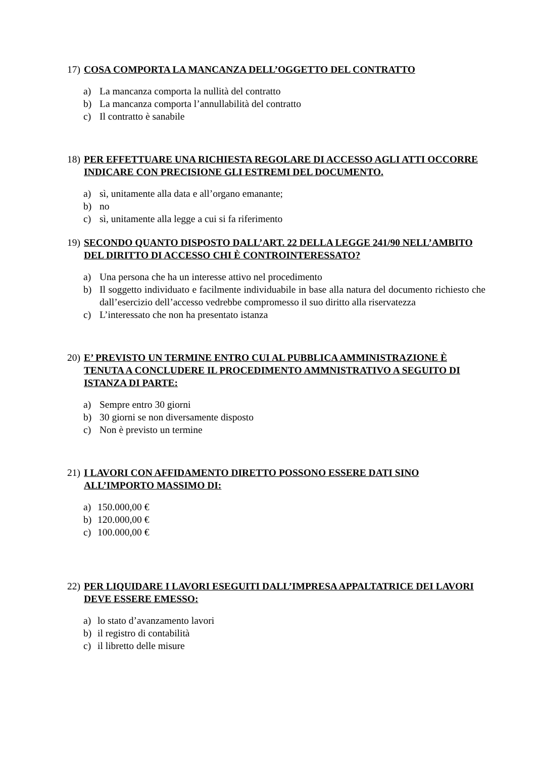17) COSA COMPORTA LA MANCANZA DELL’OGGETTO DEL CONTRATTO
a) La mancanza comporta la nullità del contratto
b) La mancanza comporta l’annullabilità del contratto
c) Il contratto è sanabile
18) PER EFFETTUARE UNA RICHIESTA REGOLARE DI ACCESSO AGLI ATTI OCCORRE INDICARE CON PRECISIONE GLI ESTREMI DEL DOCUMENTO.
a) sì, unitamente alla data e all’organo emanante;
b) no
c) sì, unitamente alla legge a cui si fa riferimento
19) SECONDO QUANTO DISPOSTO DALL’ART. 22 DELLA LEGGE 241/90 NELL’AMBITO DEL DIRITTO DI ACCESSO CHI È CONTROINTERESSATO?
a) Una persona che ha un interesse attivo nel procedimento
b) Il soggetto individuato e facilmente individuabile in base alla natura del documento richiesto che dall’esercizio dell’accesso vedrebbe compromesso il suo diritto alla riservatezza
c) L’interessato che non ha presentato istanza
20) E’ PREVISTO UN TERMINE ENTRO CUI AL PUBBLICA AMMINISTRAZIONE È TENUTA A CONCLUDERE IL PROCEDIMENTO AMMNISTRATIVO A SEGUITO DI ISTANZA DI PARTE:
a) Sempre entro 30 giorni
b) 30 giorni se non diversamente disposto
c) Non è previsto un termine
21) I LAVORI CON AFFIDAMENTO DIRETTO POSSONO ESSERE DATI SINO ALL’IMPORTO MASSIMO DI:
a) 150.000,00 €
b) 120.000,00 €
c) 100.000,00 €
22) PER LIQUIDARE I LAVORI ESEGUITI DALL’IMPRESA APPALTATRICE DEI LAVORI DEVE ESSERE EMESSO:
a) lo stato d’avanzamento lavori
b) il registro di contabilità
c) il libretto delle misure